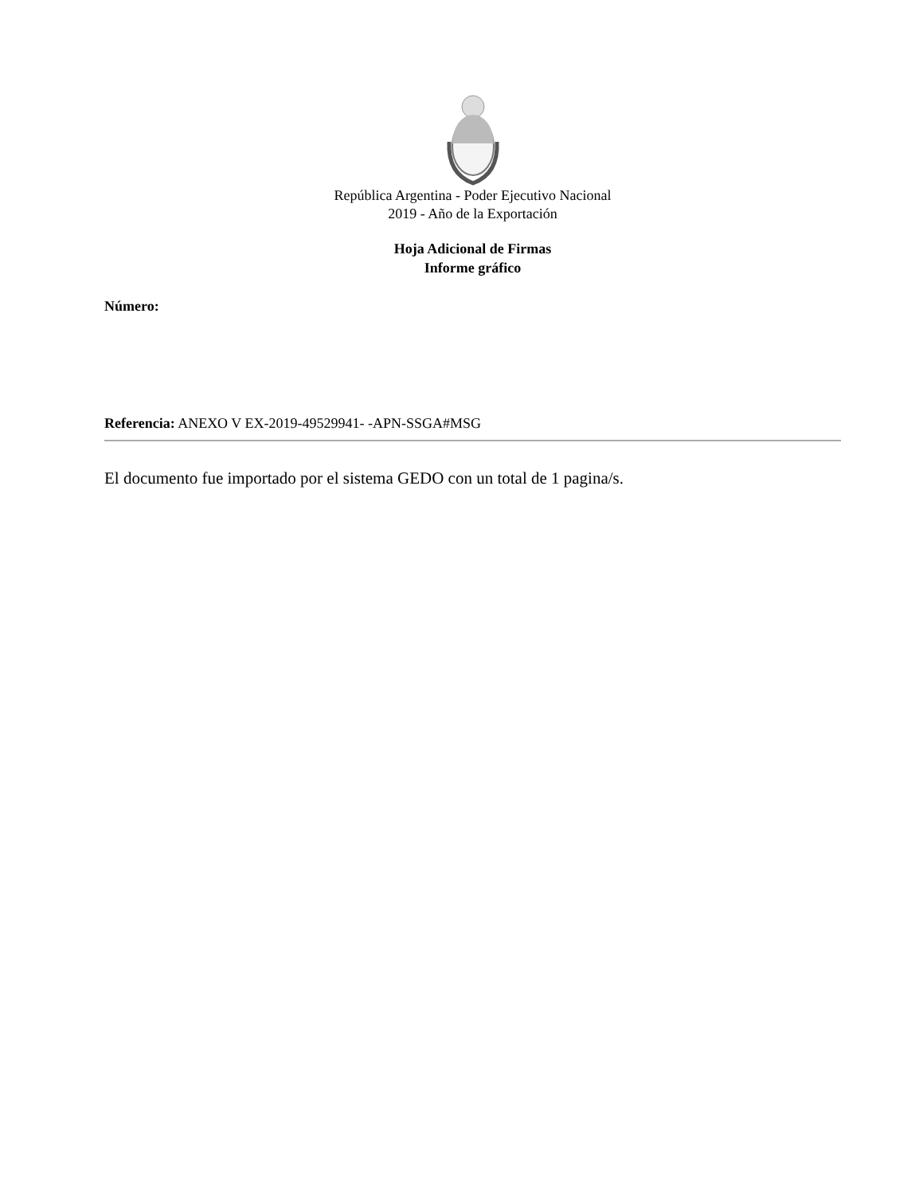República Argentina - Poder Ejecutivo Nacional
2019 - Año de la Exportación
Hoja Adicional de Firmas
Informe gráfico
Número:
Referencia: ANEXO V EX-2019-49529941- -APN-SSGA#MSG
El documento fue importado por el sistema GEDO con un total de 1 pagina/s.